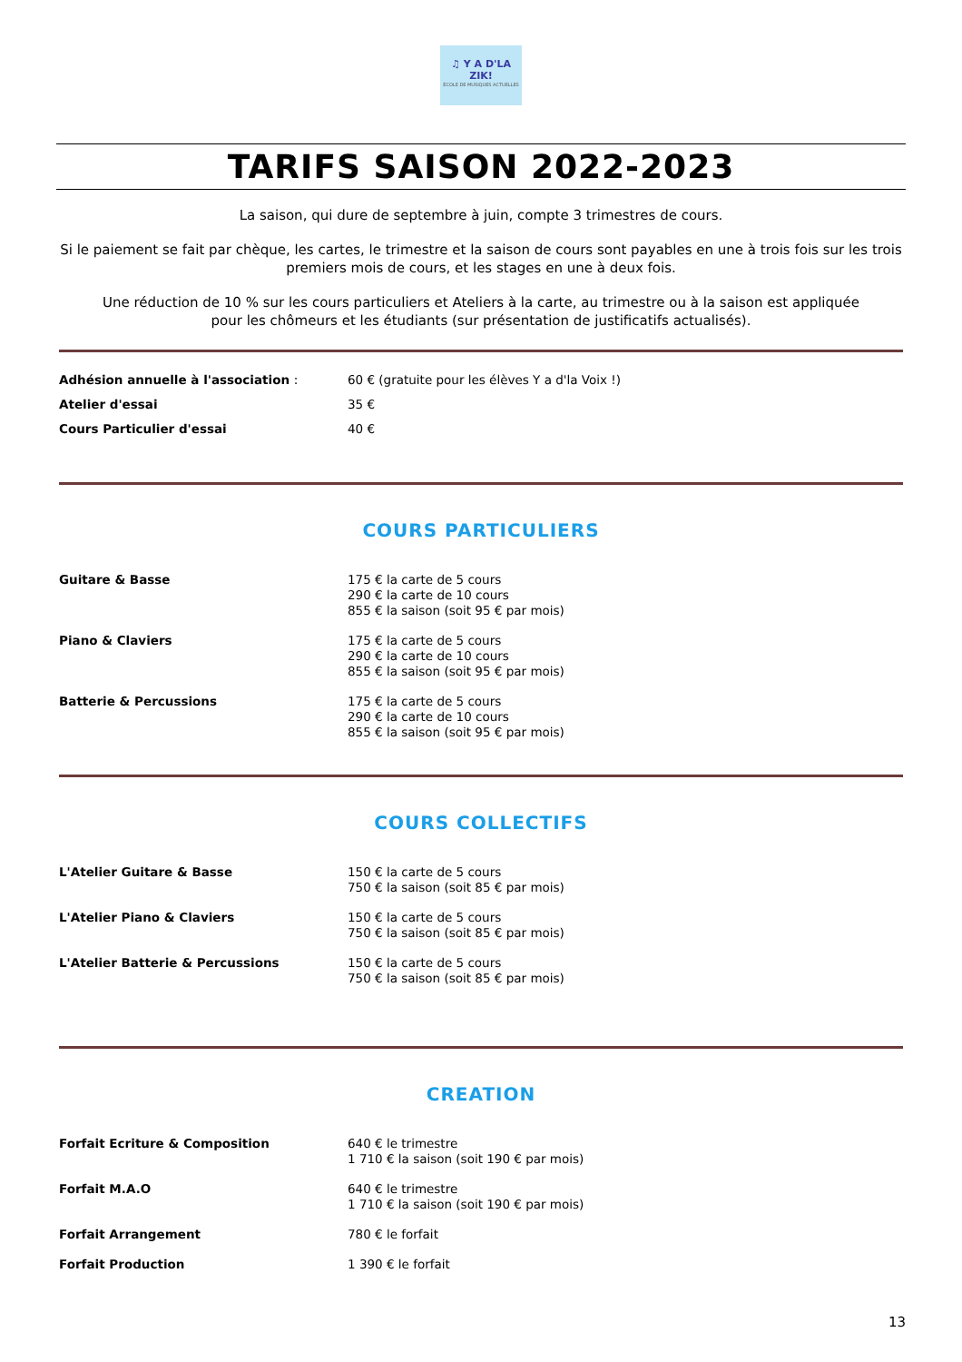♫ Y A D'LA ZIK!
ÉCOLE DE MUSIQUES ACTUELLES
TARIFS SAISON 2022-2023
La saison, qui dure de septembre à juin, compte 3 trimestres de cours.
Si le paiement se fait par chèque, les cartes, le trimestre et la saison de cours sont payables en une à trois fois sur les trois premiers mois de cours, et les stages en une à deux fois.
Une réduction de 10 % sur les cours particuliers et Ateliers à la carte, au trimestre ou à la saison est appliquée
pour les chômeurs et les étudiants (sur présentation de justificatifs actualisés).
| Adhésion annuelle à l'association : | 60 € (gratuite pour les élèves Y a d'la Voix !) |
| Atelier d'essai | 35 € |
| Cours Particulier d'essai | 40 € |
COURS PARTICULIERS
| Guitare & Basse | 175 € la carte de 5 cours 290 € la carte de 10 cours 855 € la saison (soit 95 € par mois) |
| Piano & Claviers | 175 € la carte de 5 cours 290 € la carte de 10 cours 855 € la saison (soit 95 € par mois) |
| Batterie & Percussions | 175 € la carte de 5 cours 290 € la carte de 10 cours 855 € la saison (soit 95 € par mois) |
COURS COLLECTIFS
| L'Atelier Guitare & Basse | 150 € la carte de 5 cours 750 € la saison (soit 85 € par mois) |
| L'Atelier Piano & Claviers | 150 € la carte de 5 cours 750 € la saison (soit 85 € par mois) |
| L'Atelier Batterie & Percussions | 150 € la carte de 5 cours 750 € la saison (soit 85 € par mois) |
CREATION
| Forfait Ecriture & Composition | 640 € le trimestre 1 710 € la saison (soit 190 € par mois) |
| Forfait M.A.O | 640 € le trimestre 1 710 € la saison (soit 190 € par mois) |
| Forfait Arrangement | 780 € le forfait |
| Forfait Production | 1 390 € le forfait |
13